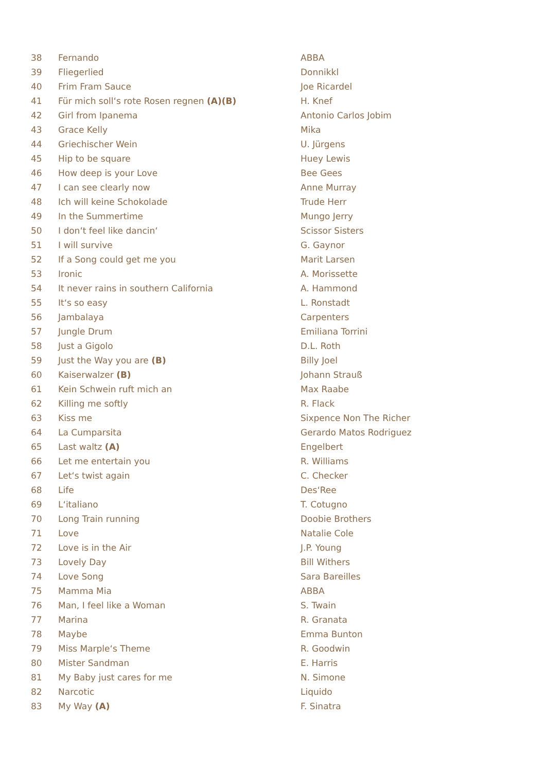| 38 | Fernando | ABBA |
| 39 | Fliegerlied | Donnikkl |
| 40 | Frim Fram Sauce | Joe Ricardel |
| 41 | Für mich soll‘s rote Rosen regnen (A)(B) | H. Knef |
| 42 | Girl from Ipanema | Antonio Carlos Jobim |
| 43 | Grace Kelly | Mika |
| 44 | Griechischer Wein | U. Jürgens |
| 45 | Hip to be square | Huey Lewis |
| 46 | How deep is your Love | Bee Gees |
| 47 | I can see clearly now | Anne Murray |
| 48 | Ich will keine Schokolade | Trude Herr |
| 49 | In the Summertime | Mungo Jerry |
| 50 | I don‘t feel like dancin‘ | Scissor Sisters |
| 51 | I will survive | G. Gaynor |
| 52 | If a Song could get me you | Marit Larsen |
| 53 | Ironic | A. Morissette |
| 54 | It never rains in southern California | A. Hammond |
| 55 | It‘s so easy | L. Ronstadt |
| 56 | Jambalaya | Carpenters |
| 57 | Jungle Drum | Emiliana Torrini |
| 58 | Just a Gigolo | D.L. Roth |
| 59 | Just the Way you are (B) | Billy Joel |
| 60 | Kaiserwalzer (B) | Johann Strauß |
| 61 | Kein Schwein ruft mich an | Max Raabe |
| 62 | Killing me softly | R. Flack |
| 63 | Kiss me | Sixpence Non The Richer |
| 64 | La Cumparsita | Gerardo Matos Rodriguez |
| 65 | Last waltz (A) | Engelbert |
| 66 | Let me entertain you | R. Williams |
| 67 | Let‘s twist again | C. Checker |
| 68 | Life | Des‘Ree |
| 69 | L‘italiano | T. Cotugno |
| 70 | Long Train running | Doobie Brothers |
| 71 | Love | Natalie Cole |
| 72 | Love is in the Air | J.P. Young |
| 73 | Lovely Day | Bill Withers |
| 74 | Love Song | Sara Bareilles |
| 75 | Mamma Mia | ABBA |
| 76 | Man, I feel like a Woman | S. Twain |
| 77 | Marina | R. Granata |
| 78 | Maybe | Emma Bunton |
| 79 | Miss Marple‘s Theme | R. Goodwin |
| 80 | Mister Sandman | E. Harris |
| 81 | My Baby just cares for me | N. Simone |
| 82 | Narcotic | Liquido |
| 83 | My Way (A) | F. Sinatra |